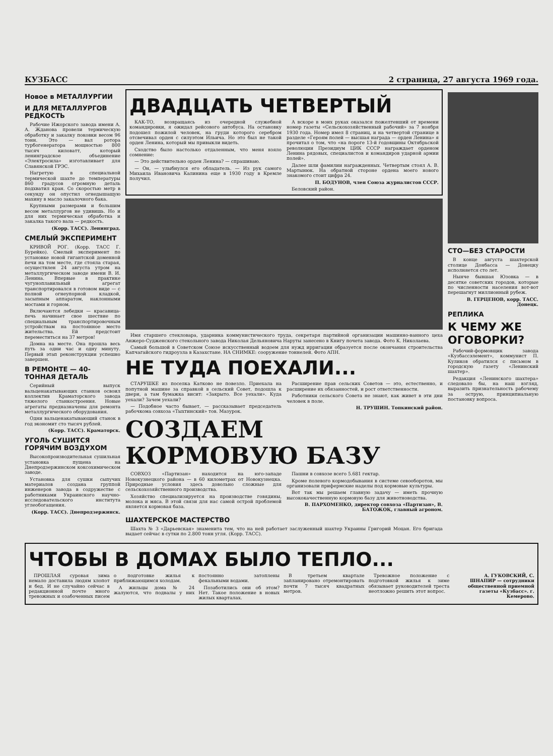КУЗБАСС 2 страница, 27 августа 1969 года.
Новое в МЕТАЛЛУРГИИ
И ДЛЯ МЕТАЛЛУРГОВ РЕДКОСТЬ
Рабочие Ижорского завода имени А. А. Жданова провели термическую обработку и закалку поковки весом 96 тонн. Это — вал ротора турбогенератора мощностью 800 тысяч киловатт, который ленинградское объединение «Электросила» изготавливает для Славянской ГРЭС.
Нагретую в специальной термической шахте до температуры 860 градусов огромную деталь подхватил кран. Со скоростью метр в секунду он опустил огнедышащую махину в масло закалочного бака.
Крупными размерами и большим весом металлургов не удивишь. Но и для них термическая обработка и закалка такого вала — редкость.
(Корр. ТАСС). Ленинград.
СМЕЛЫЙ ЭКСПЕРИМЕНТ
КРИВОЙ РОГ. (Корр. ТАСС Г. Бурейко). Смелый эксперимент по установке новой гигантской доменной печи на том месте, где стояла старая, осуществлен 24 августа утром на металлургическом заводе имени В. И. Ленина. Впервые в практике чугуноплавильный агрегат транспортировался в готовом виде — с полной огнеупорной кладкой, засыпным аппаратом, наклонными мостами и горном.
Включаются лебедки — красавица-печь начинает свое шествие по специальным транспортировочным устройствам на постоянное место жительства. Ей предстоит переместиться на 37 метров!
Домна на месте. Она прошла весь путь за одни час и одну минуту. Первый этап реконструкции успешно завершен.
В РЕМОНТЕ — 40-ТОННАЯ ДЕТАЛЬ
Серийный выпуск вальценакатывающих станков освоил коллектив Краматорского завода тяжелого станкостроения. Новые агрегаты предназначены для ремонта металлургического оборудования.
Одни вальценакатывающий станок в год экономит сто тысяч рублей.
(Корр. ТАСС). Краматорск.
УГОЛЬ СУШИТСЯ ГОРЯЧИМ ВОЗДУХОМ
Высокопроизводительная сушильная установка пущена на Днепродзержинском коксохимическом заводе.
Установка для сушки сыпучих материалов создана группой инженеров завода в содружестве с работниками Украинского научно-исследовательского института углеобогащения.
(Корр. ТАСС). Днепродзержинск.
ДВАДЦАТЬ ЧЕТВЕРТЫЙ
КАК-ТО, возвращаясь из очередной служебной командировки, я ожидал рейсового автобуса. На остановку подошел пожилой человек, на груди которого серебром отсвечивал орден с силуэтом Ильича. Но это был не такой орден Ленина, который мы привыкли видеть.
Сходство было настолько отдаленным, что меня взяло сомнение:
— Это действительно орден Ленина? — спрашиваю.
— Он, — улыбнулся его обладатель. — Из рук самого Михаила Ивановича Калинина еще в 1930 году в Кремле получил.
А вскоре в моих руках оказался пожелтевший от времени номер газеты «Сельскохозяйственный рабочий» за 7 ноября 1930 года. Номер имел 8 страниц, и на четвертой странице в разделе «Героям полей — высшая награда — орден Ленина» я прочитал о том, что «на пороге 13-й годовщины Октябрьской революции Президиум ЦИК СССР награждает орденом Ленина рядовых, специалистов и командиров ударной армии полей».
Далее шли фамилии награжденных. Четвертым стоял А. В. Мартынюк. На обратной стороне ордена моего нового знакомого стоит цифра 24.
П. БОДУНОВ, член Союза журналистов СССР.
Беловский район.
Имя старшего стекловара, ударника коммунистического труда, секретаря партийной организации машинно-ванного цеха Анжеро-Судженского стекольного завода Николая Дельяновича Наруты занесено в Книгу почета завода. Фото К. Николаева.
Самый большой в Советском Союзе искусственный водоем для нужд ирригации образуется после окончания строительства Капчагайского гидроузла в Казахстане. НА СНИМКЕ: сооружение тоннелей. Фото АПН.
НЕ ТУДА ПОЕХАЛИ...
СТАРУШКЕ из поселка Катково не повезло. Приехала на попутной машине за справкой в сельский Совет, подошла к двери, а там бумажка висит: «Закрыто. Все уехали». Куда уехали? Зачем уехали?
— Подобное часто бывает, — рассказывает председатель рабочкома совхоза «Тыхтинский» тов. Мазурок.
Расширение прав сельских Советов — это, естественно, и расширение их обязанностей, и рост ответственности.
Работники сельского Совета не знают, как живет в эти дни человек в поле.
Н. ТРУШИН. Топкинский район.
СОЗДАЕМ КОРМОВУЮ БАЗУ
СОВХОЗ «Партизан» находится на юго-западе Новокузнецкого района — в 60 километрах от Новокузнецка. Природные условия здесь довольно сложные для сельскохозяйственного производства.
Хозяйство специализируется на производстве говядины, молока и мяса. В этой связи для нас самой острой проблемой является кормовая база.
Пашни в совхозе всего 5.681 гектар.
Кроме полевого кормодобывания в системе севооборотов, мы организовали прифермские наделы под кормовые культуры.
Вот так мы решаем главную задачу — иметь прочную высококачественную кормовую базу для животноводства.
В. ПАРХОМЕНКО, директор совхоза «Партизан», В. БАТОЖОК, главный агроном.
ШАХТЕРСКОЕ МАСТЕРСТВО
Шахта № 3 «Дарьевская» знаменита тем, что на ней работает заслуженный шахтер Украины Григорий Моцан. Его бригада выдает сейчас в сутки по 2.800 тонн угля. (Корр. ТАСС).
СТО—БЕЗ СТАРОСТИ
В конце августа шахтерской столице Донбасса — Донецку исполняется сто лет.
Нынче бывшая Юзовка — в десятке советских городов, которые по численности населения вот-вот перешагнут миллионный рубеж.
В. ГЕРЦЕНОВ, корр. ТАСС. Донецк.
РЕПЛИКА
К ЧЕМУ ЖЕ ОГОВОРКИ?
Рабочий-формовщик завода «Кузбассэлемент», коммунист П. Куликов обратился с письмом в городскую газету «Ленинский шахтер».
Редакция «Ленинского шахтера» следовало бы, на наш взгляд, выразить признательность рабочему за острую, принципиальную постановку вопроса.
ЧТОБЫ В ДОМАХ БЫЛО ТЕПЛО...
ПРОШЛАЯ суровая зима немало доставила людям хлопот и бед. И не случайно сейчас в редакционной почте много тревожных и озабоченных писем о подготовке жилья к приближающимся холодам.
А жильцы дома № 24 жалуются, что подвалы у них постоянно затоплены фекальными водами.
Позаботились они об этом? Нет. Такое положение в новых жилых кварталах.
В третьем квартале запланировано отремонтировать почти 7 тысяч квадратных метров.
Тревожное положение с подготовкой жилья к зиме обязывает руководителей треста неотложно решить этот вопрос.
А. ГУКОВСКИЙ, С. ШНАПИР — сотрудники общественной приемной газеты «Кузбасс». г. Кемерово.